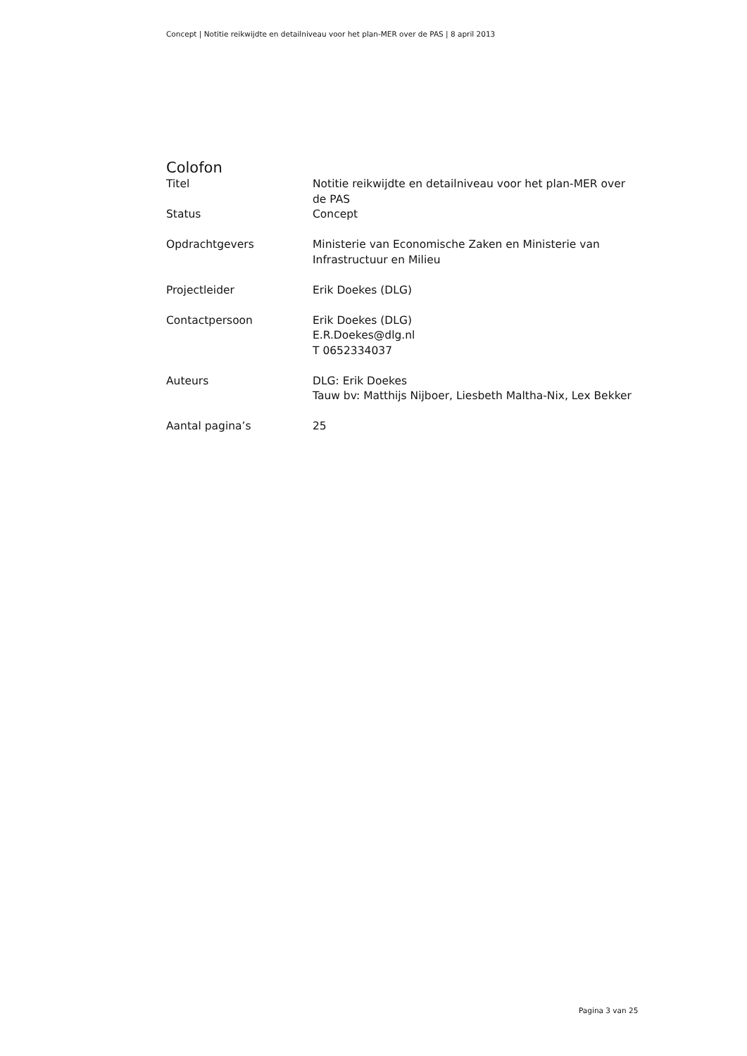Concept | Notitie reikwijdte en detailniveau voor het plan-MER over de PAS | 8 april 2013
Colofon
| Titel | Notitie reikwijdte en detailniveau voor het plan-MER over de PAS |
| Status | Concept |
| Opdrachtgevers | Ministerie van Economische Zaken en Ministerie van Infrastructuur en Milieu |
| Projectleider | Erik Doekes (DLG) |
| Contactpersoon | Erik Doekes (DLG) E.R.Doekes@dlg.nl T 0652334037 |
| Auteurs | DLG: Erik Doekes Tauw bv: Matthijs Nijboer, Liesbeth Maltha-Nix, Lex Bekker |
| Aantal pagina’s | 25 |
Pagina 3 van 25